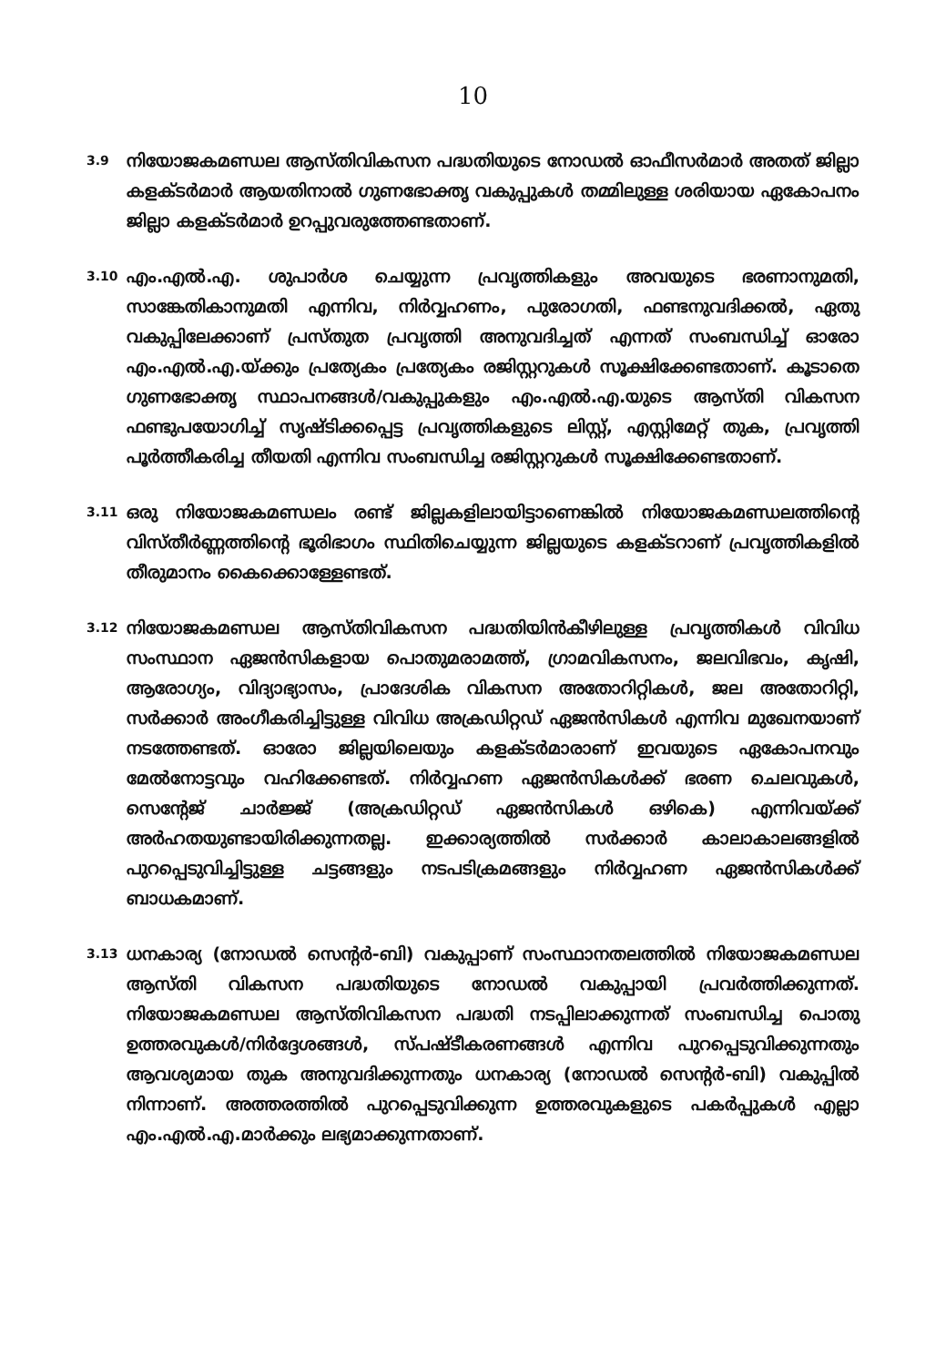10
3.9
നിയോജകമണ്ഡല ആസ്തിവികസന പദ്ധതിയുടെ നോഡൽ ഓഫീസർമാർ അതത് ജില്ലാ കളക്ടർമാർ ആയതിനാൽ ഗുണഭോക്തൃ വകുപ്പുകൾ തമ്മിലുള്ള ശരിയായ ഏകോപനം ജില്ലാ കളക്ടർമാർ ഉറപ്പുവരുത്തേണ്ടതാണ്.
3.10
എം.എൽ.എ. ശുപാർശ ചെയ്യുന്ന പ്രവൃത്തികളും അവയുടെ ഭരണാനുമതി, സാങ്കേതികാനുമതി എന്നിവ, നിർവ്വഹണം, പുരോഗതി, ഫണ്ടനുവദിക്കൽ, ഏതു വകുപ്പിലേക്കാണ് പ്രസ്തുത പ്രവൃത്തി അനുവദിച്ചത് എന്നത് സംബന്ധിച്ച് ഓരോ എം.എൽ.എ.യ്ക്കും പ്രത്യേകം പ്രത്യേകം രജിസ്റ്ററുകൾ സൂക്ഷിക്കേണ്ടതാണ്. കൂടാതെ ഗുണഭോക്തൃ സ്ഥാപനങ്ങൾ/വകുപ്പുകളും എം.എൽ.എ.യുടെ ആസ്തി വികസന ഫണ്ടുപയോഗിച്ച് സൃഷ്ടിക്കപ്പെട്ട പ്രവൃത്തികളുടെ ലിസ്റ്റ്, എസ്റ്റിമേറ്റ് തുക, പ്രവൃത്തി പൂർത്തീകരിച്ച തീയതി എന്നിവ സംബന്ധിച്ച രജിസ്റ്ററുകൾ സൂക്ഷിക്കേണ്ടതാണ്.
3.11
ഒരു നിയോജകമണ്ഡലം രണ്ട് ജില്ലകളിലായിട്ടാണെങ്കിൽ നിയോജകമണ്ഡലത്തിന്റെ വിസ്തീർണ്ണത്തിന്റെ ഭൂരിഭാഗം സ്ഥിതിചെയ്യുന്ന ജില്ലയുടെ കളക്ടറാണ് പ്രവൃത്തികളിൽ തീരുമാനം കൈക്കൊള്ളേണ്ടത്.
3.12
നിയോജകമണ്ഡല ആസ്തിവികസന പദ്ധതിയിൻകീഴിലുള്ള പ്രവൃത്തികൾ വിവിധ സംസ്ഥാന ഏജൻസികളായ പൊതുമരാമത്ത്, ഗ്രാമവികസനം, ജലവിഭവം, കൃഷി, ആരോഗ്യം, വിദ്യാഭ്യാസം, പ്രാദേശിക വികസന അതോറിറ്റികൾ, ജല അതോറിറ്റി, സർക്കാർ അംഗീകരിച്ചിട്ടുള്ള വിവിധ അക്രഡിറ്റഡ് ഏജൻസികൾ എന്നിവ മുഖേനയാണ് നടത്തേണ്ടത്. ഓരോ ജില്ലയിലെയും കളക്ടർമാരാണ് ഇവയുടെ ഏകോപനവും മേൽനോട്ടവും വഹിക്കേണ്ടത്. നിർവ്വഹണ ഏജൻസികൾക്ക് ഭരണ ചെലവുകൾ, സെന്റേജ് ചാർജ്ജ് (അക്രഡിറ്റഡ് ഏജൻസികൾ ഒഴികെ) എന്നിവയ്ക്ക് അർഹതയുണ്ടായിരിക്കുന്നതല്ല. ഇക്കാര്യത്തിൽ സർക്കാർ കാലാകാലങ്ങളിൽ പുറപ്പെടുവിച്ചിട്ടുള്ള ചട്ടങ്ങളും നടപടിക്രമങ്ങളും നിർവ്വഹണ ഏജൻസികൾക്ക് ബാധകമാണ്.
3.13
ധനകാര്യ (നോഡൽ സെന്റർ-ബി) വകുപ്പാണ് സംസ്ഥാനതലത്തിൽ നിയോജകമണ്ഡല ആസ്തി വികസന പദ്ധതിയുടെ നോഡൽ വകുപ്പായി പ്രവർത്തിക്കുന്നത്. നിയോജകമണ്ഡല ആസ്തിവികസന പദ്ധതി നടപ്പിലാക്കുന്നത് സംബന്ധിച്ച പൊതു ഉത്തരവുകൾ/നിർദ്ദേശങ്ങൾ, സ്പഷ്ടീകരണങ്ങൾ എന്നിവ പുറപ്പെടുവിക്കുന്നതും ആവശ്യമായ തുക അനുവദിക്കുന്നതും ധനകാര്യ (നോഡൽ സെന്റർ-ബി) വകുപ്പിൽ നിന്നാണ്. അത്തരത്തിൽ പുറപ്പെടുവിക്കുന്ന ഉത്തരവുകളുടെ പകർപ്പുകൾ എല്ലാ എം.എൽ.എ.മാർക്കും ലഭ്യമാക്കുന്നതാണ്.